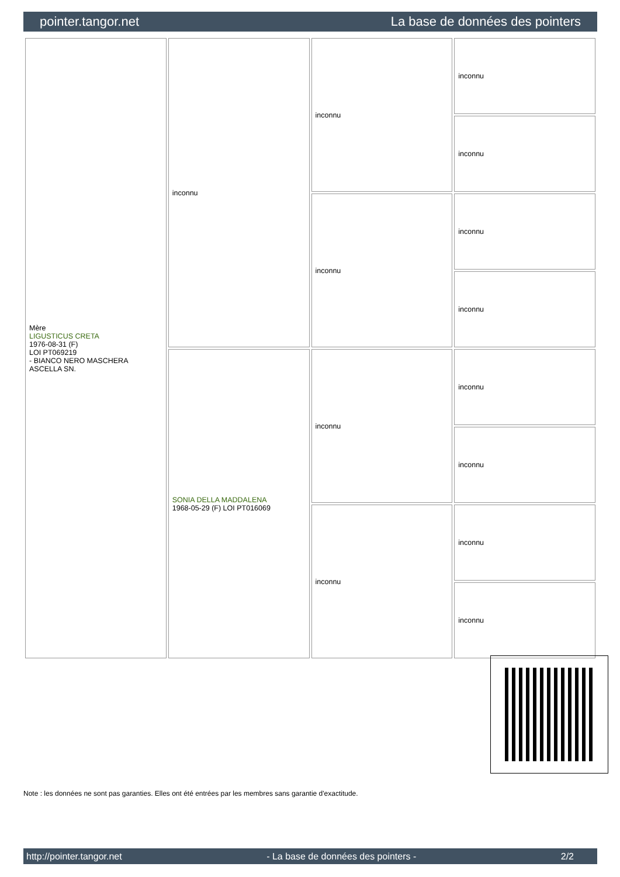pointer.tangor.net La base de données des pointers
| Mère LIGUSTICUS CRETA 1976-08-31 (F) LOI PT069219 - BIANCO NERO MASCHERA ASCELLA SN. | inconnu | inconnu | inconnu |
| | | | inconnu |
| | | inconnu | inconnu |
| | | | inconnu |
| | SONIA DELLA MADDALENA 1968-05-29 (F) LOI PT016069 | inconnu | inconnu |
| | | | inconnu |
| | | inconnu | inconnu |
| | | | inconnu |
Note : les données ne sont pas garanties. Elles ont été entrées par les membres sans garantie d'exactitude.
http://pointer.tangor.net - La base de données des pointers - 2/2